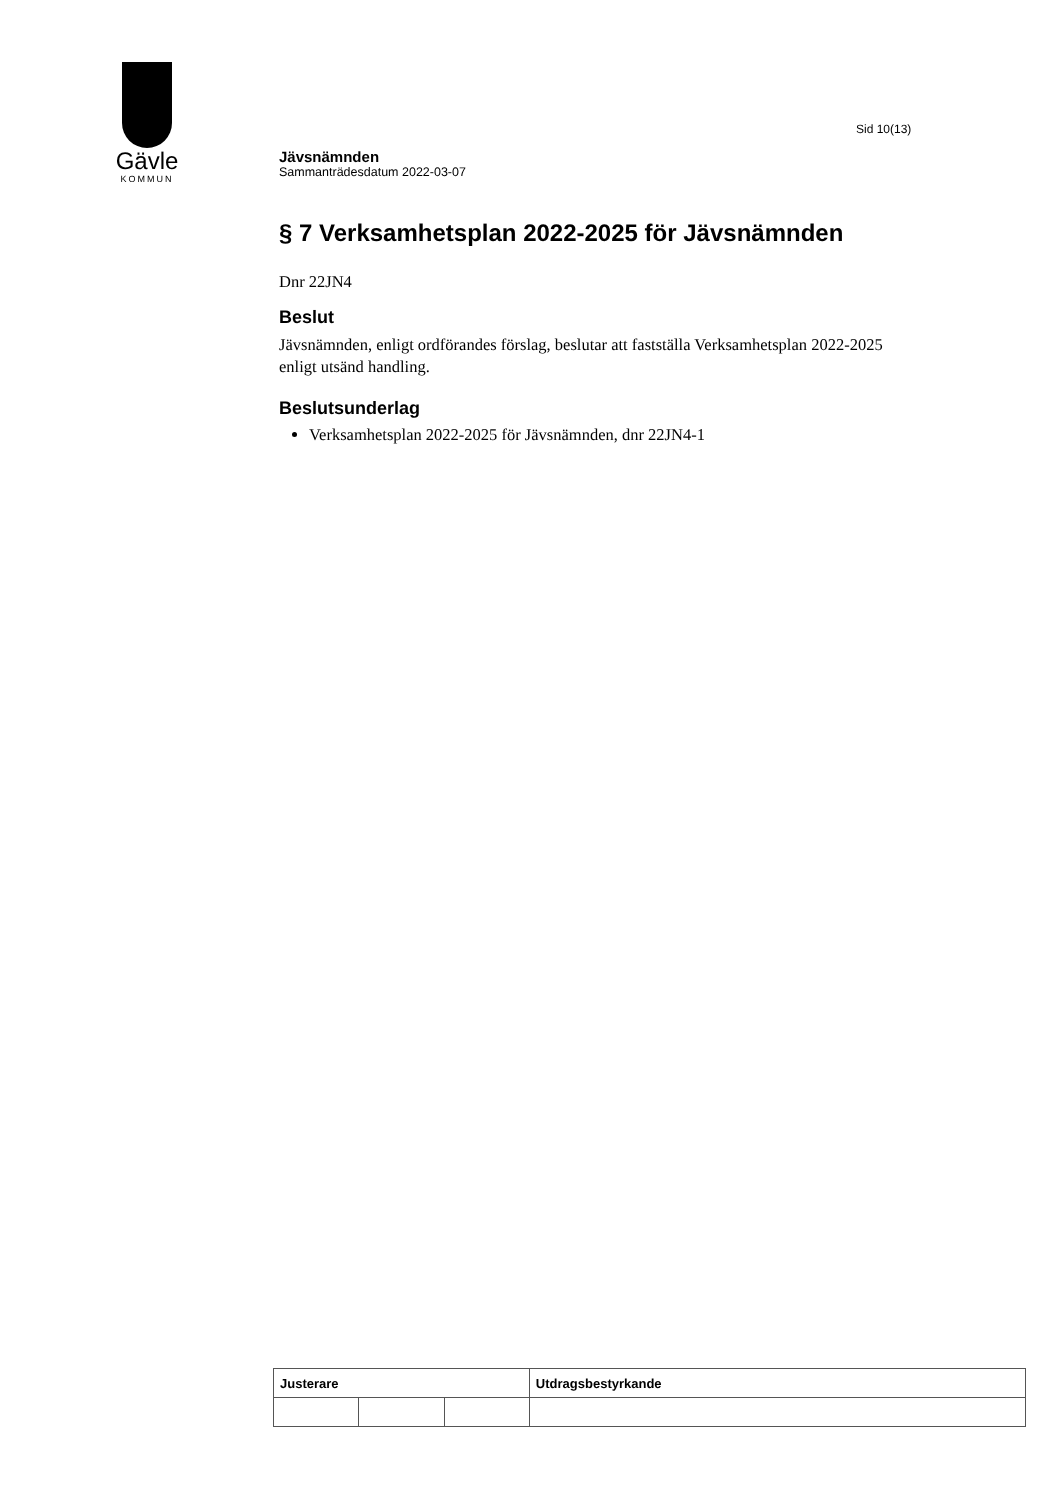Gävle
KOMMUN
Sid 10(13)
Jävsnämnden
Sammanträdesdatum 2022-03-07
§ 7 Verksamhetsplan 2022-2025 för Jävsnämnden
Dnr 22JN4
Beslut
Jävsnämnden, enligt ordförandes förslag, beslutar att fastställa Verksamhetsplan 2022-2025 enligt utsänd handling.
Beslutsunderlag
Verksamhetsplan 2022-2025 för Jävsnämnden, dnr 22JN4-1
| Justerare | | | Utdragsbestyrkande |
| --- | --- | --- | --- |